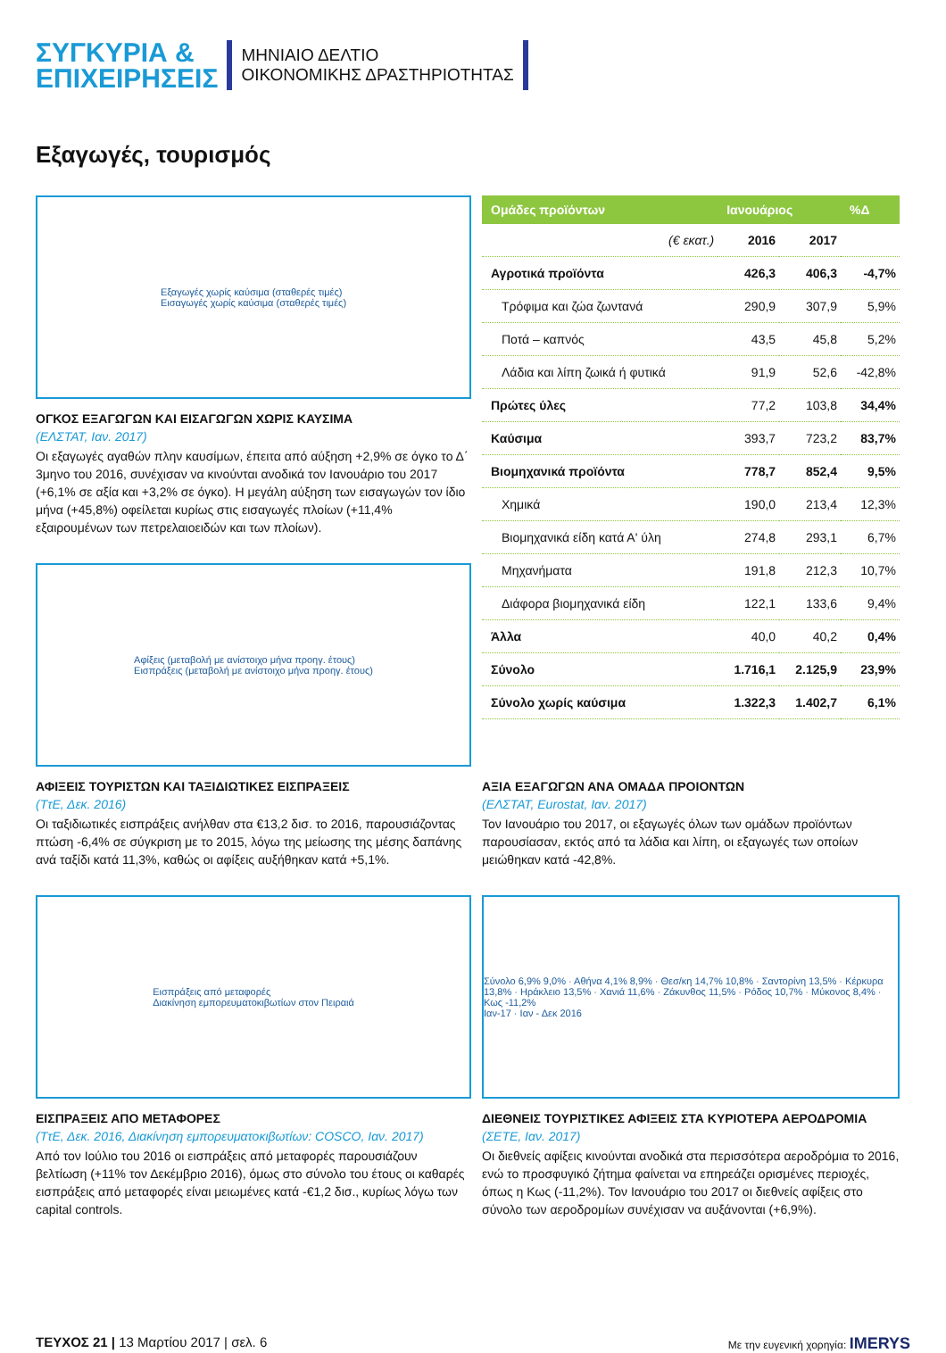ΣΥΓΚΥΡΙΑ &
ΕΠΙΧΕΙΡΗΣΕΙΣ
ΜΗΝΙΑΙΟ ΔΕΛΤΙΟ
ΟΙΚΟΝΟΜΙΚΗΣ ΔΡΑΣΤΗΡΙΟΤΗΤΑΣ
Εξαγωγές, τουρισμός
Εξαγωγές χωρίς καύσιμα (σταθερές τιμές)
Εισαγωγές χωρίς καύσιμα (σταθερές τιμές)
ΟΓΚΟΣ ΕΞΑΓΩΓΩΝ ΚΑΙ ΕΙΣΑΓΩΓΩΝ ΧΩΡΙΣ ΚΑΥΣΙΜΑ
(ΕΛΣΤΑΤ, Ιαν. 2017)
Οι εξαγωγές αγαθών πλην καυσίμων, έπειτα από αύξηση +2,9% σε όγκο το Δ΄ 3μηνο του 2016, συνέχισαν να κινούνται ανοδικά τον Ιανουάριο του 2017 (+6,1% σε αξία και +3,2% σε όγκο). Η μεγάλη αύξηση των εισαγωγών τον ίδιο μήνα (+45,8%) οφείλεται κυρίως στις εισαγωγές πλοίων (+11,4% εξαιρουμένων των πετρελαιοειδών και των πλοίων).
Αφίξεις (μεταβολή με ανίστοιχο μήνα προηγ. έτους)
Εισπράξεις (μεταβολή με ανίστοιχο μήνα προηγ. έτους)
| Ομάδες προϊόντων | Ιανουάριος | | %Δ |
| --- | --- | --- | --- |
| (€ εκατ.) | 2016 | 2017 | |
| Αγροτικά προϊόντα | 426,3 | 406,3 | -4,7% |
| Τρόφιμα και ζώα ζωντανά | 290,9 | 307,9 | 5,9% |
| Ποτά – καπνός | 43,5 | 45,8 | 5,2% |
| Λάδια και λίπη ζωικά ή φυτικά | 91,9 | 52,6 | -42,8% |
| Πρώτες ύλες | 77,2 | 103,8 | 34,4% |
| Καύσιμα | 393,7 | 723,2 | 83,7% |
| Βιομηχανικά προϊόντα | 778,7 | 852,4 | 9,5% |
| Χημικά | 190,0 | 213,4 | 12,3% |
| Βιομηχανικά είδη κατά Α' ύλη | 274,8 | 293,1 | 6,7% |
| Μηχανήματα | 191,8 | 212,3 | 10,7% |
| Διάφορα βιομηχανικά είδη | 122,1 | 133,6 | 9,4% |
| Άλλα | 40,0 | 40,2 | 0,4% |
| Σύνολο | 1.716,1 | 2.125,9 | 23,9% |
| Σύνολο χωρίς καύσιμα | 1.322,3 | 1.402,7 | 6,1% |
ΑΦΙΞΕΙΣ ΤΟΥΡΙΣΤΩΝ ΚΑΙ ΤΑΞΙΔΙΩΤΙΚΕΣ ΕΙΣΠΡΑΞΕΙΣ
(ΤτΕ, Δεκ. 2016)
Οι ταξιδιωτικές εισπράξεις ανήλθαν στα €13,2 δισ. το 2016, παρουσιάζοντας πτώση -6,4% σε σύγκριση με το 2015, λόγω της μείωσης της μέσης δαπάνης ανά ταξίδι κατά 11,3%, καθώς οι αφίξεις αυξήθηκαν κατά +5,1%.
ΑΞΙΑ ΕΞΑΓΩΓΩΝ ΑΝΑ ΟΜΑΔΑ ΠΡΟΙΟΝΤΩΝ
(ΕΛΣΤΑΤ, Eurostat, Ιαν. 2017)
Τον Ιανουάριο του 2017, οι εξαγωγές όλων των ομάδων προϊόντων παρουσίασαν, εκτός από τα λάδια και λίπη, οι εξαγωγές των οποίων μειώθηκαν κατά -42,8%.
Εισπράξεις από μεταφορές
Διακίνηση εμπορευματοκιβωτίων στον Πειραιά
ΕΙΣΠΡΑΞΕΙΣ ΑΠΟ ΜΕΤΑΦΟΡΕΣ
(ΤτΕ, Δεκ. 2016, Διακίνηση εμπορευματοκιβωτίων: COSCO, Ιαν. 2017)
Από τον Ιούλιο του 2016 οι εισπράξεις από μεταφορές παρουσιάζουν βελτίωση (+11% τον Δεκέμβριο 2016), όμως στο σύνολο του έτους οι καθαρές εισπράξεις από μεταφορές είναι μειωμένες κατά -€1,2 δισ., κυρίως λόγω των capital controls.
Σύνολο 6,9% 9,0% · Αθήνα 4,1% 8,9% · Θεσ/κη 14,7% 10,8% · Σαντορίνη 13,5% · Κέρκυρα 13,8% · Ηράκλειο 13,5% · Χανιά 11,6% · Ζάκυνθος 11,5% · Ρόδος 10,7% · Μύκονος 8,4% · Κως -11,2%
Ιαν-17 · Ιαν - Δεκ 2016
ΔΙΕΘΝΕΙΣ ΤΟΥΡΙΣΤΙΚΕΣ ΑΦΙΞΕΙΣ ΣΤΑ ΚΥΡΙΟΤΕΡΑ ΑΕΡΟΔΡΟΜΙΑ
(ΣΕΤΕ, Ιαν. 2017)
Οι διεθνείς αφίξεις κινούνται ανοδικά στα περισσότερα αεροδρόμια το 2016, ενώ το προσφυγικό ζήτημα φαίνεται να επηρεάζει ορισμένες περιοχές, όπως η Κως (-11,2%). Τον Ιανουάριο του 2017 οι διεθνείς αφίξεις στο σύνολο των αεροδρομίων συνέχισαν να αυξάνονται (+6,9%).
ΤΕΥΧΟΣ 21 | 13 Μαρτίου 2017 | σελ. 6
Με την ευγενική χορηγία: IMERYS